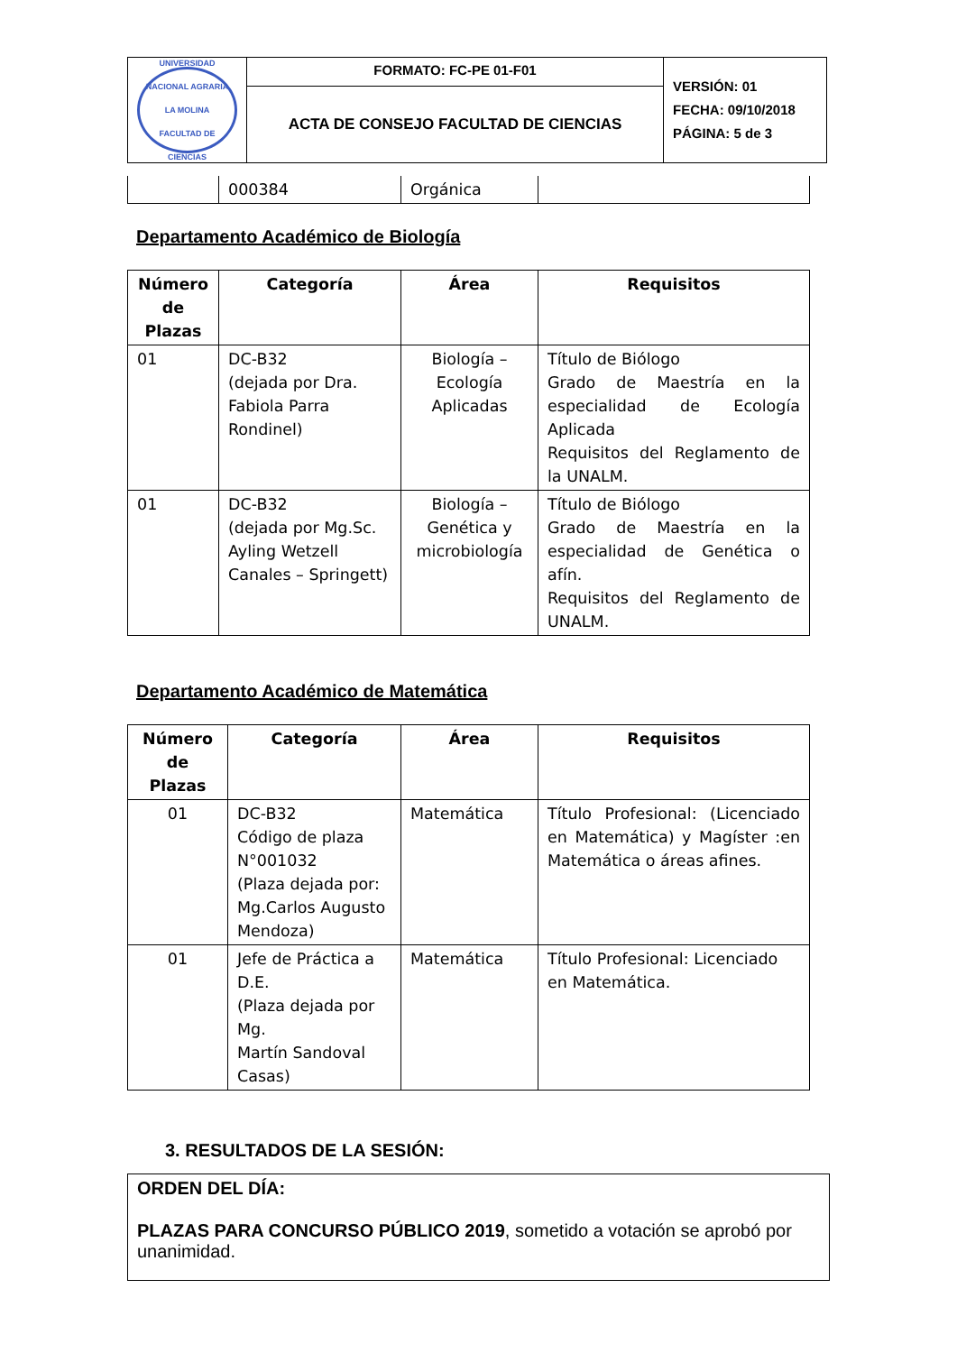| UNIVERSIDAD NACIONAL AGRARIA LA MOLINA FACULTAD DE CIENCIAS | FORMATO: FC-PE 01-F01 | VERSIÓN: 01 FECHA: 09/10/2018 PÁGINA: 5 de 3 |
| | ACTA DE CONSEJO FACULTAD DE CIENCIAS | |
| | 000384 | Orgánica | |
Departamento Académico de Biología
| Número de Plazas | Categoría | Área | Requisitos |
| --- | --- | --- | --- |
| 01 | DC-B32 (dejada por Dra. Fabiola Parra Rondinel) | Biología – Ecología Aplicadas | Título de Biólogo Grado de Maestría en la especialidad de Ecología Aplicada Requisitos del Reglamento de la UNALM. |
| 01 | DC-B32 (dejada por Mg.Sc. Ayling Wetzell Canales – Springett) | Biología – Genética y microbiología | Título de Biólogo Grado de Maestría en la especialidad de Genética o afín. Requisitos del Reglamento de UNALM. |
Departamento Académico de Matemática
| Número de Plazas | Categoría | Área | Requisitos |
| --- | --- | --- | --- |
| 01 | DC-B32 Código de plaza N°001032 (Plaza dejada por: Mg.Carlos Augusto Mendoza) | Matemática | Título Profesional: (Licenciado en Matemática) y Magíster :en Matemática o áreas afines. |
| 01 | Jefe de Práctica a D.E. (Plaza dejada por Mg. Martín Sandoval Casas) | Matemática | Título Profesional: Licenciado en Matemática. |
3. RESULTADOS DE LA SESIÓN:
ORDEN DEL DÍA:
PLAZAS PARA CONCURSO PÚBLICO 2019, sometido a votación se aprobó por unanimidad.